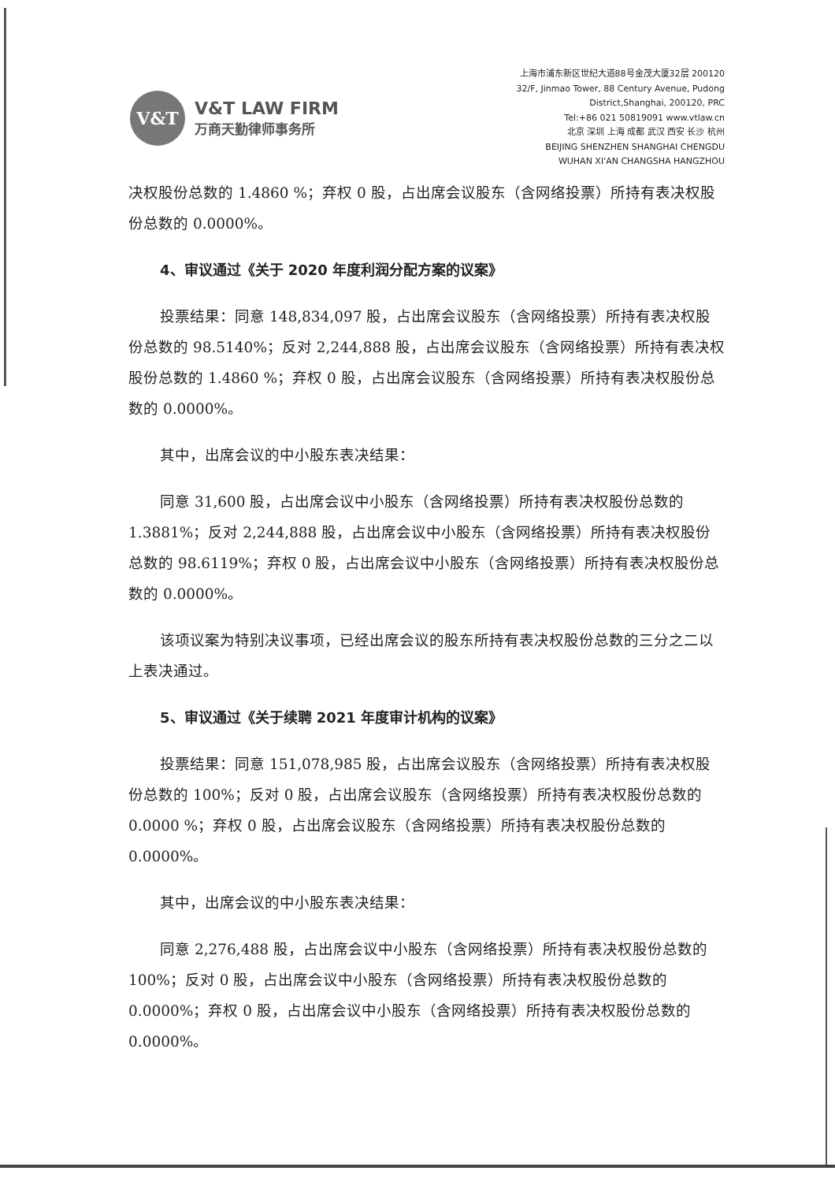V&T
V&T LAW FIRM
万商天勤律师事务所
上海市浦东新区世纪大道88号金茂大厦32层 200120
32/F, Jinmao Tower, 88 Century Avenue, Pudong
District,Shanghai, 200120, PRC
Tel:+86 021 50819091 www.vtlaw.cn
北京 深圳 上海 成都 武汉 西安 长沙 杭州
BEIJING SHENZHEN SHANGHAI CHENGDU
WUHAN XI'AN CHANGSHA HANGZHOU
决权股份总数的 1.4860 %；弃权 0 股，占出席会议股东（含网络投票）所持有表决权股份总数的 0.0000%。
4、审议通过《关于 2020 年度利润分配方案的议案》
投票结果：同意 148,834,097 股，占出席会议股东（含网络投票）所持有表决权股份总数的 98.5140%；反对 2,244,888 股，占出席会议股东（含网络投票）所持有表决权股份总数的 1.4860 %；弃权 0 股，占出席会议股东（含网络投票）所持有表决权股份总数的 0.0000%。
其中，出席会议的中小股东表决结果：
同意 31,600 股，占出席会议中小股东（含网络投票）所持有表决权股份总数的 1.3881%；反对 2,244,888 股，占出席会议中小股东（含网络投票）所持有表决权股份总数的 98.6119%；弃权 0 股，占出席会议中小股东（含网络投票）所持有表决权股份总数的 0.0000%。
该项议案为特别决议事项，已经出席会议的股东所持有表决权股份总数的三分之二以上表决通过。
5、审议通过《关于续聘 2021 年度审计机构的议案》
投票结果：同意 151,078,985 股，占出席会议股东（含网络投票）所持有表决权股份总数的 100%；反对 0 股，占出席会议股东（含网络投票）所持有表决权股份总数的 0.0000 %；弃权 0 股，占出席会议股东（含网络投票）所持有表决权股份总数的 0.0000%。
其中，出席会议的中小股东表决结果：
同意 2,276,488 股，占出席会议中小股东（含网络投票）所持有表决权股份总数的 100%；反对 0 股，占出席会议中小股东（含网络投票）所持有表决权股份总数的 0.0000%；弃权 0 股，占出席会议中小股东（含网络投票）所持有表决权股份总数的 0.0000%。